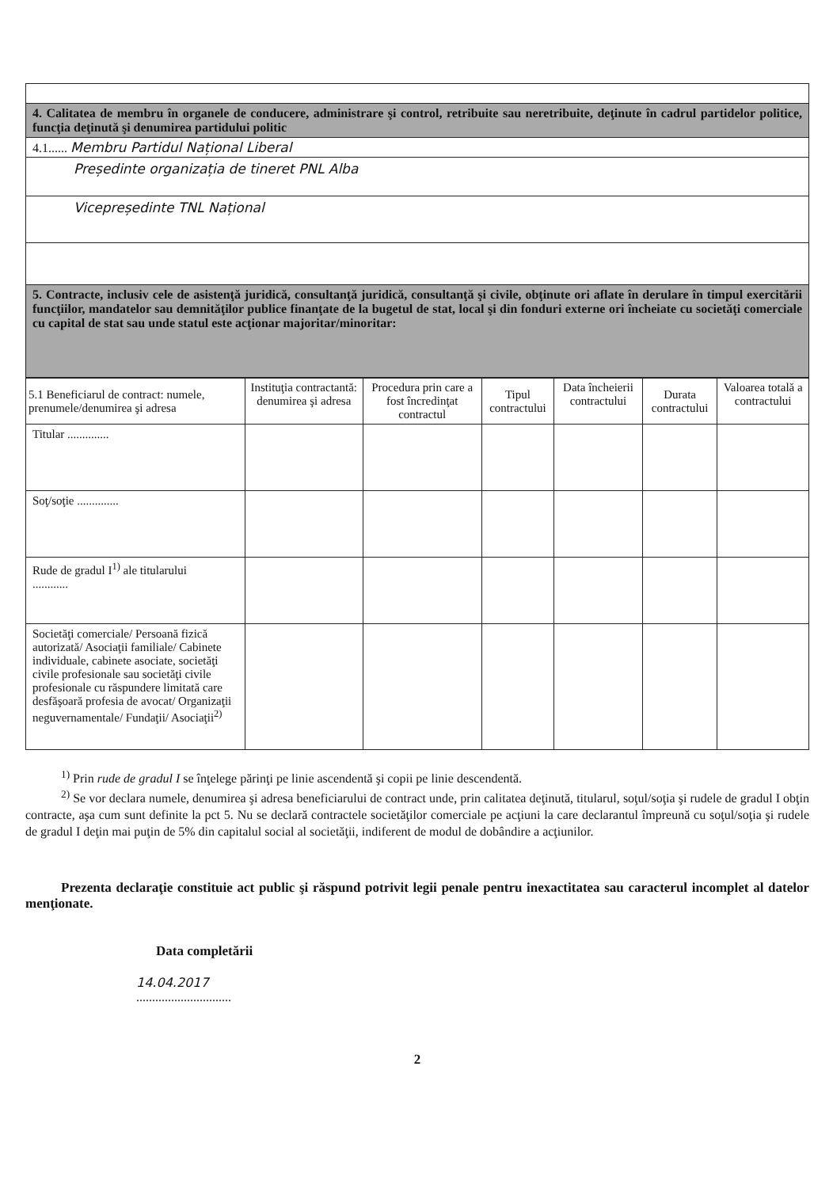| 4. Calitatea de membru în organele de conducere, administrare şi control, retribuite sau neretribuite, deţinute în cadrul partidelor politice, funcţia deţinută şi denumirea partidului politic |
| 4.1...... Membru Partidul Național Liberal |
| Președinte organizația de tineret PNL Alba |
| Vicepreședinte TNL Național |
| 5. Contracte, inclusiv cele de asistenţă juridică, consultanţă juridică, consultanţă şi civile, obţinute ori aflate în derulare în timpul exercitării funcţiilor, mandatelor sau demnităţilor publice finanţate de la bugetul de stat, local şi din fonduri externe ori încheiate cu societăţi comerciale cu capital de stat sau unde statul este acţionar majoritar/minoritar: |
| 5.1 Beneficiarul de contract: numele, prenumele/denumirea şi adresa | Instituţia contractantă: denumirea şi adresa | Procedura prin care a fost încredinţat contractul | Tipul contractului | Data încheierii contractului | Durata contractului | Valoarea totală a contractului |
| --- | --- | --- | --- | --- | --- | --- |
| Titular .............. | | | | | | |
| Soţ/soţie .............. | | | | | | |
| Rude de gradul I<sup>1)</sup> ale titularului ............ | | | | | | |
| Societăţi comerciale/ Persoană fizică autorizată/ Asociaţii familiale/ Cabinete individuale, cabinete asociate, societăţi civile profesionale sau societăţi civile profesionale cu răspundere limitată care desfăşoară profesia de avocat/ Organizaţii neguvernamentale/ Fundaţii/ Asociaţii<sup>2)</sup> | | | | | | |
<sup>1)</sup> Prin rude de gradul I se înţelege părinţi pe linie ascendentă şi copii pe linie descendentă.
<sup>2)</sup> Se vor declara numele, denumirea şi adresa beneficiarului de contract unde, prin calitatea deţinută, titularul, soţul/soţia şi rudele de gradul I obţin contracte, aşa cum sunt definite la pct 5. Nu se declară contractele societăţilor comerciale pe acţiuni la care declarantul împreună cu soţul/soţia şi rudele de gradul I deţin mai puţin de 5% din capitalul social al societăţii, indiferent de modul de dobândire a acţiunilor.
Prezenta declaraţie constituie act public şi răspund potrivit legii penale pentru inexactitatea sau caracterul incomplet al datelor menţionate.
Data completării
14.04.2017
..............................
2